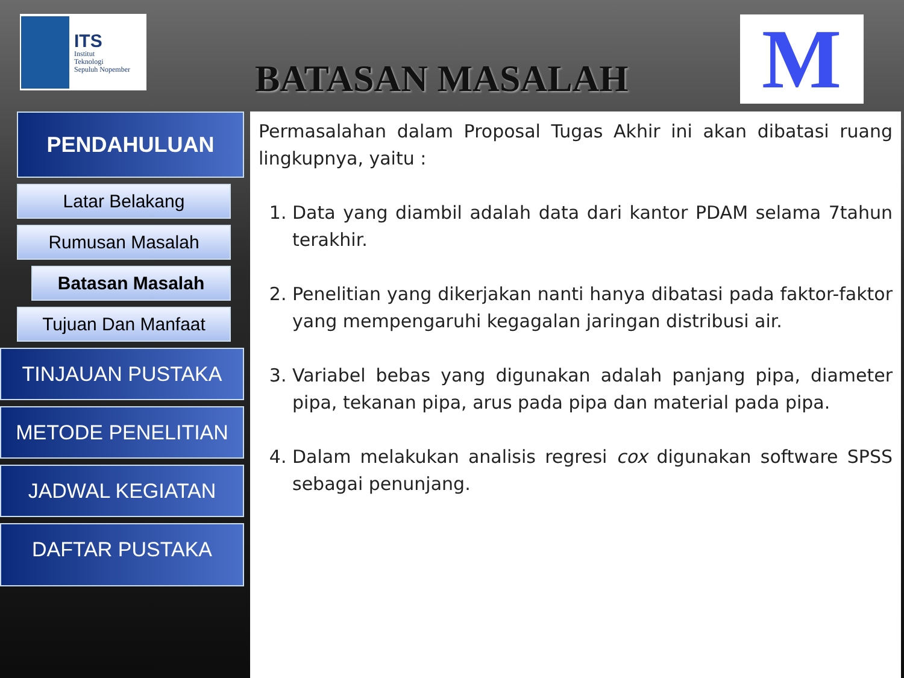ITS
Institut
Teknologi
Sepuluh Nopember
BATASAN MASALAH
M
PENDAHULUAN
Latar Belakang
Rumusan Masalah
Batasan Masalah
Tujuan Dan Manfaat
TINJAUAN PUSTAKA
METODE PENELITIAN
JADWAL KEGIATAN
DAFTAR PUSTAKA
Permasalahan dalam Proposal Tugas Akhir ini akan dibatasi ruang lingkupnya, yaitu :
1. Data yang diambil adalah data dari kantor PDAM selama 7tahun terakhir.
2. Penelitian yang dikerjakan nanti hanya dibatasi pada faktor-faktor yang mempengaruhi kegagalan jaringan distribusi air.
3. Variabel bebas yang digunakan adalah panjang pipa, diameter pipa, tekanan pipa, arus pada pipa dan material pada pipa.
4. Dalam melakukan analisis regresi cox digunakan software SPSS sebagai penunjang.